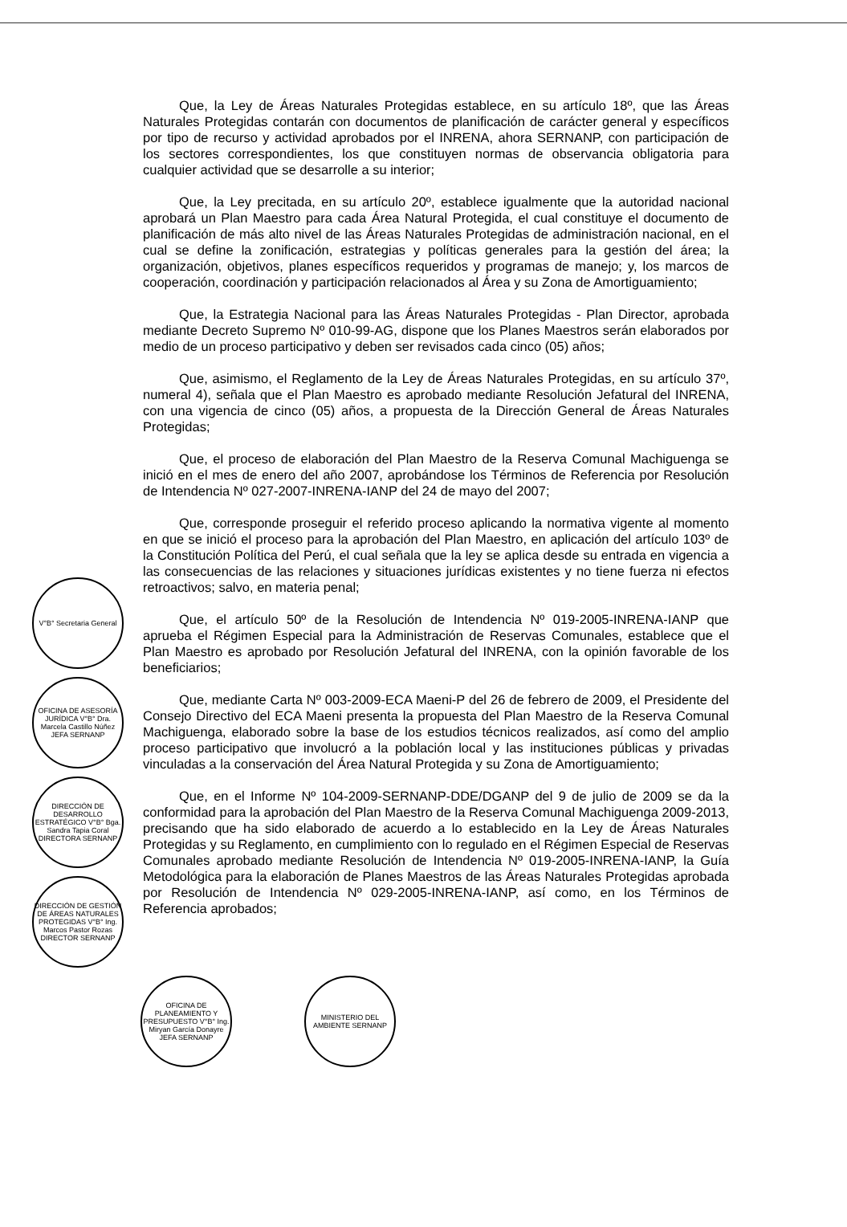V°B° Secretaria General
OFICINA DE ASESORÍA JURÍDICA V°B° Dra. Marcela Castillo Núñez JEFA SERNANP
DIRECCIÓN DE DESARROLLO ESTRATÉGICO V°B° Bga. Sandra Tapia Coral DIRECTORA SERNANP
DIRECCIÓN DE GESTIÓN DE ÁREAS NATURALES PROTEGIDAS V°B° Ing. Marcos Pastor Rozas DIRECTOR SERNANP
Que, la Ley de Áreas Naturales Protegidas establece, en su artículo 18º, que las Áreas Naturales Protegidas contarán con documentos de planificación de carácter general y específicos por tipo de recurso y actividad aprobados por el INRENA, ahora SERNANP, con participación de los sectores correspondientes, los que constituyen normas de observancia obligatoria para cualquier actividad que se desarrolle a su interior;
Que, la Ley precitada, en su artículo 20º, establece igualmente que la autoridad nacional aprobará un Plan Maestro para cada Área Natural Protegida, el cual constituye el documento de planificación de más alto nivel de las Áreas Naturales Protegidas de administración nacional, en el cual se define la zonificación, estrategias y políticas generales para la gestión del área; la organización, objetivos, planes específicos requeridos y programas de manejo; y, los marcos de cooperación, coordinación y participación relacionados al Área y su Zona de Amortiguamiento;
Que, la Estrategia Nacional para las Áreas Naturales Protegidas - Plan Director, aprobada mediante Decreto Supremo Nº 010-99-AG, dispone que los Planes Maestros serán elaborados por medio de un proceso participativo y deben ser revisados cada cinco (05) años;
Que, asimismo, el Reglamento de la Ley de Áreas Naturales Protegidas, en su artículo 37º, numeral 4), señala que el Plan Maestro es aprobado mediante Resolución Jefatural del INRENA, con una vigencia de cinco (05) años, a propuesta de la Dirección General de Áreas Naturales Protegidas;
Que, el proceso de elaboración del Plan Maestro de la Reserva Comunal Machiguenga se inició en el mes de enero del año 2007, aprobándose los Términos de Referencia por Resolución de Intendencia Nº 027-2007-INRENA-IANP del 24 de mayo del 2007;
Que, corresponde proseguir el referido proceso aplicando la normativa vigente al momento en que se inició el proceso para la aprobación del Plan Maestro, en aplicación del artículo 103º de la Constitución Política del Perú, el cual señala que la ley se aplica desde su entrada en vigencia a las consecuencias de las relaciones y situaciones jurídicas existentes y no tiene fuerza ni efectos retroactivos; salvo, en materia penal;
Que, el artículo 50º de la Resolución de Intendencia Nº 019-2005-INRENA-IANP que aprueba el Régimen Especial para la Administración de Reservas Comunales, establece que el Plan Maestro es aprobado por Resolución Jefatural del INRENA, con la opinión favorable de los beneficiarios;
Que, mediante Carta Nº 003-2009-ECA Maeni-P del 26 de febrero de 2009, el Presidente del Consejo Directivo del ECA Maeni presenta la propuesta del Plan Maestro de la Reserva Comunal Machiguenga, elaborado sobre la base de los estudios técnicos realizados, así como del amplio proceso participativo que involucró a la población local y las instituciones públicas y privadas vinculadas a la conservación del Área Natural Protegida y su Zona de Amortiguamiento;
Que, en el Informe Nº 104-2009-SERNANP-DDE/DGANP del 9 de julio de 2009 se da la conformidad para la aprobación del Plan Maestro de la Reserva Comunal Machiguenga 2009-2013, precisando que ha sido elaborado de acuerdo a lo establecido en la Ley de Áreas Naturales Protegidas y su Reglamento, en cumplimiento con lo regulado en el Régimen Especial de Reservas Comunales aprobado mediante Resolución de Intendencia Nº 019-2005-INRENA-IANP, la Guía Metodológica para la elaboración de Planes Maestros de las Áreas Naturales Protegidas aprobada por Resolución de Intendencia Nº 029-2005-INRENA-IANP, así como, en los Términos de Referencia aprobados;
OFICINA DE PLANEAMIENTO Y PRESUPUESTO V°B° Ing. Miryan García Donayre JEFA SERNANP
MINISTERIO DEL AMBIENTE SERNANP